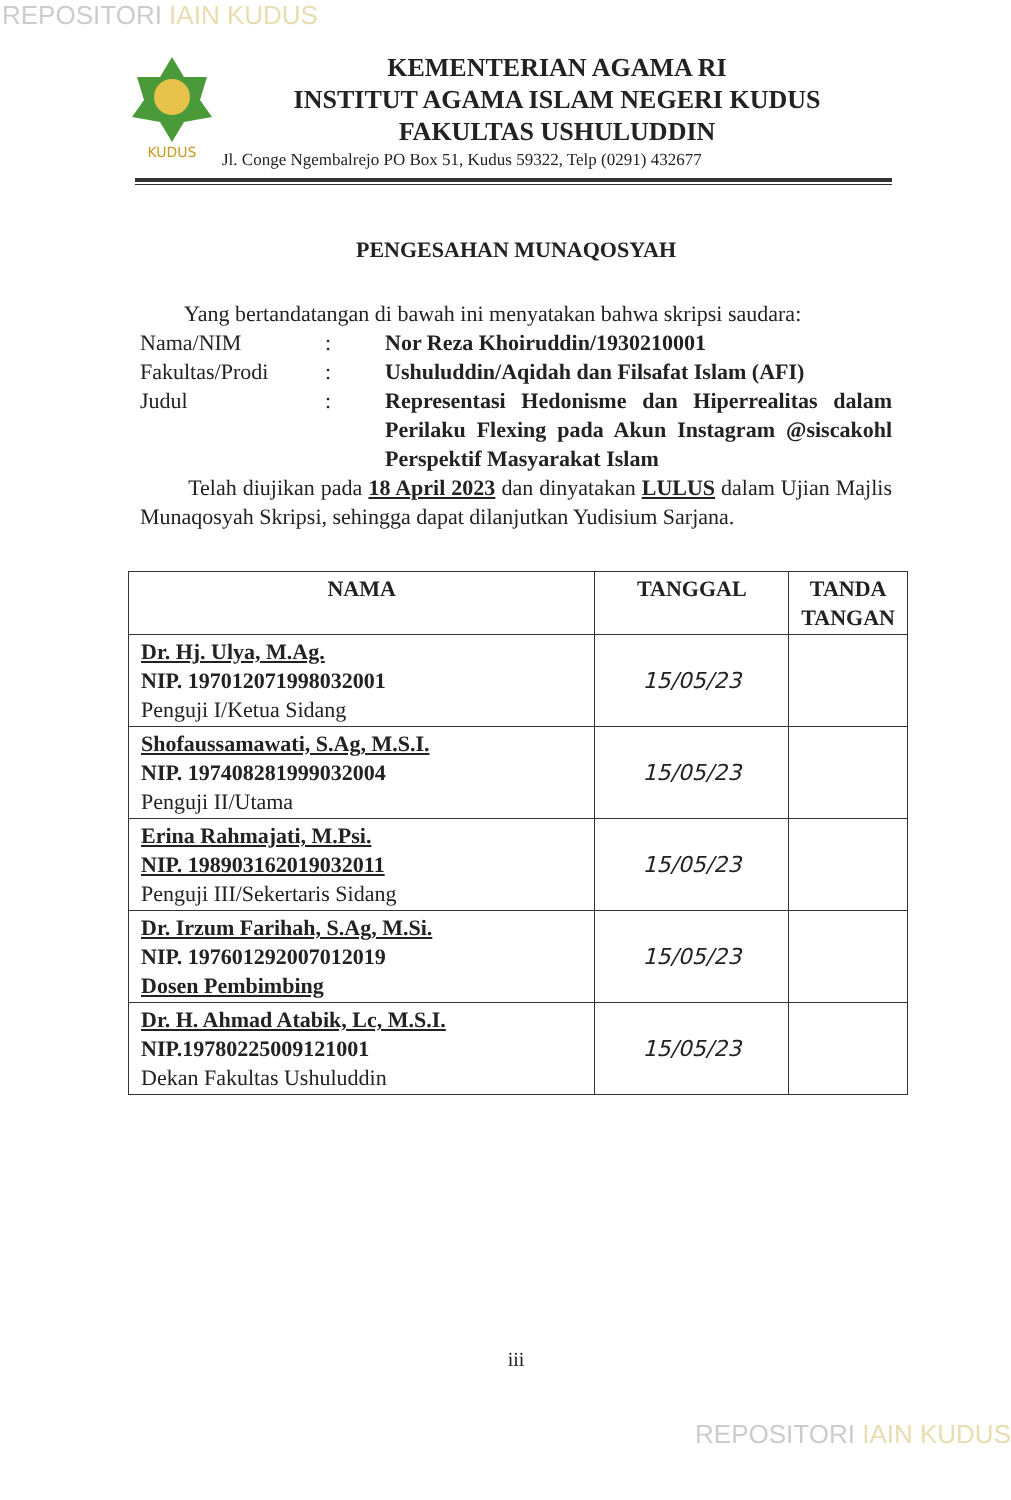REPOSITORI IAIN KUDUS
KUDUS
KEMENTERIAN AGAMA RI
INSTITUT AGAMA ISLAM NEGERI KUDUS
FAKULTAS USHULUDDIN
Jl. Conge Ngembalrejo PO Box 51, Kudus 59322, Telp (0291) 432677
PENGESAHAN MUNAQOSYAH
Yang bertandatangan di bawah ini menyatakan bahwa skripsi saudara:
| Nama/NIM | : | Nor Reza Khoiruddin/1930210001 |
| Fakultas/Prodi | : | Ushuluddin/Aqidah dan Filsafat Islam (AFI) |
| Judul | : | Representasi Hedonisme dan Hiperrealitas dalam Perilaku Flexing pada Akun Instagram @siscakohl Perspektif Masyarakat Islam |
Telah diujikan pada 18 April 2023 dan dinyatakan LULUS dalam Ujian Majlis Munaqosyah Skripsi, sehingga dapat dilanjutkan Yudisium Sarjana.
| NAMA | TANGGAL | TANDA TANGAN |
| --- | --- | --- |
| Dr. Hj. Ulya, M.Ag. NIP. 197012071998032001 Penguji I/Ketua Sidang | 15/05/23 | |
| Shofaussamawati, S.Ag, M.S.I. NIP. 197408281999032004 Penguji II/Utama | 15/05/23 | |
| Erina Rahmajati, M.Psi. NIP. 198903162019032011 Penguji III/Sekertaris Sidang | 15/05/23 | |
| Dr. Irzum Farihah, S.Ag, M.Si. NIP. 197601292007012019 Dosen Pembimbing | 15/05/23 | |
| Dr. H. Ahmad Atabik, Lc, M.S.I. NIP.19780225009121001 Dekan Fakultas Ushuluddin | 15/05/23 | |
iii
REPOSITORI IAIN KUDUS